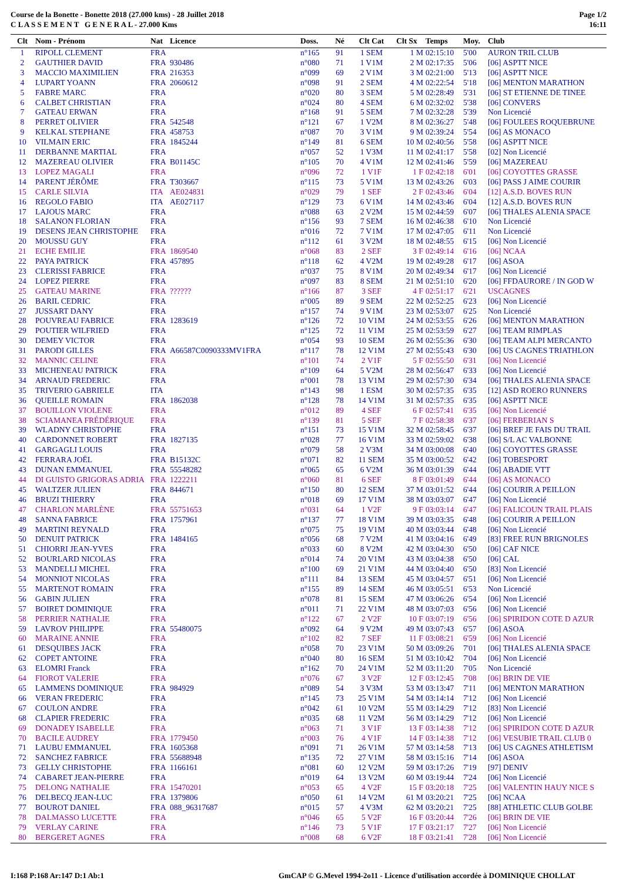Course de la Bonette - Bonette 2018 (27.000 kms) - 28 Juillet 2018
C L A S S E M E N T G E N E R A L - 27.000 Kms
Page 1/2
16:11
| Clt | Nom - Prénom | Nat | Licence | Doss. | Né | Clt Cat | Clt Sx | Temps | Moy. | Club |
| --- | --- | --- | --- | --- | --- | --- | --- | --- | --- | --- |
| 1 | RIPOLL CLEMENT | FRA | | n°165 | 91 | 1 SEM | 1 M | 02:15:10 | 5'00 | AURON TRIL CLUB |
| 2 | GAUTHIER DAVID | FRA | 930486 | n°080 | 71 | 1 V1M | 2 M | 02:17:35 | 5'06 | [06] ASPTT NICE |
| 3 | MACCIO MAXIMILIEN | FRA | 216353 | n°099 | 69 | 2 V1M | 3 M | 02:21:00 | 5'13 | [06] ASPTT NICE |
| 4 | LUPART YOANN | FRA | 2060612 | n°098 | 91 | 2 SEM | 4 M | 02:22:54 | 5'18 | [06] MENTON MARATHON |
| 5 | FABRE MARC | FRA | | n°020 | 80 | 3 SEM | 5 M | 02:28:49 | 5'31 | [06] ST ETIENNE DE TINEE |
| 6 | CALBET CHRISTIAN | FRA | | n°024 | 80 | 4 SEM | 6 M | 02:32:02 | 5'38 | [06] CONVERS |
| 7 | GATEAU ERWAN | FRA | | n°168 | 91 | 5 SEM | 7 M | 02:32:28 | 5'39 | Non Licencié |
| 8 | PERRET OLIVIER | FRA | 542548 | n°121 | 67 | 1 V2M | 8 M | 02:36:27 | 5'48 | [06] FOULEES ROQUEBRUNE |
| 9 | KELKAL STEPHANE | FRA | 458753 | n°087 | 70 | 3 V1M | 9 M | 02:39:24 | 5'54 | [06] AS MONACO |
| 10 | VILMAIN ERIC | FRA | 1845244 | n°149 | 81 | 6 SEM | 10 M | 02:40:56 | 5'58 | [06] ASPTT NICE |
| 11 | DERBANNE MARTIAL | FRA | | n°057 | 52 | 1 V3M | 11 M | 02:41:17 | 5'58 | [02] Non Licencié |
| 12 | MAZEREAU OLIVIER | FRA | B01145C | n°105 | 70 | 4 V1M | 12 M | 02:41:46 | 5'59 | [06] MAZEREAU |
| 13 | LOPEZ MAGALI | FRA | | n°096 | 72 | 1 V1F | 1 F | 02:42:18 | 6'01 | [06] COYOTTES GRASSE |
| 14 | PARENT JÉRÔME | FRA | T303667 | n°115 | 73 | 5 V1M | 13 M | 02:43:26 | 6'03 | [06] PASS J AIME COURIR |
| 15 | CARLE SILVIA | ITA | AE024831 | n°029 | 79 | 1 SEF | 2 F | 02:43:46 | 6'04 | [12] A.S.D. BOVES RUN |
| 16 | REGOLO FABIO | ITA | AE027117 | n°129 | 73 | 6 V1M | 14 M | 02:43:46 | 6'04 | [12] A.S.D. BOVES RUN |
| 17 | LAJOUS MARC | FRA | | n°088 | 63 | 2 V2M | 15 M | 02:44:59 | 6'07 | [06] THALES ALENIA SPACE |
| 18 | SALANON FLORIAN | FRA | | n°156 | 93 | 7 SEM | 16 M | 02:46:38 | 6'10 | Non Licencié |
| 19 | DESENS JEAN CHRISTOPHE | FRA | | n°016 | 72 | 7 V1M | 17 M | 02:47:05 | 6'11 | Non Licencié |
| 20 | MOUSSU GUY | FRA | | n°112 | 61 | 3 V2M | 18 M | 02:48:55 | 6'15 | [06] Non Licencié |
| 21 | ECHE EMILIE | FRA | 1869540 | n°068 | 83 | 2 SEF | 3 F | 02:49:14 | 6'16 | [06] NCAA |
| 22 | PAYA PATRICK | FRA | 457895 | n°118 | 62 | 4 V2M | 19 M | 02:49:28 | 6'17 | [06] ASOA |
| 23 | CLERISSI FABRICE | FRA | | n°037 | 75 | 8 V1M | 20 M | 02:49:34 | 6'17 | [06] Non Licencié |
| 24 | LOPEZ PIERRE | FRA | | n°097 | 83 | 8 SEM | 21 M | 02:51:10 | 6'20 | [06] FFDAURORE / IN GOD W |
| 25 | GATEAU MARINE | FRA | ?????? | n°166 | 87 | 3 SEF | 4 F | 02:51:17 | 6'21 | USCAGNES |
| 26 | BARIL CEDRIC | FRA | | n°005 | 89 | 9 SEM | 22 M | 02:52:25 | 6'23 | [06] Non Licencié |
| 27 | JUSSART DANY | FRA | | n°157 | 74 | 9 V1M | 23 M | 02:53:07 | 6'25 | Non Licencié |
| 28 | POUVREAU FABRICE | FRA | 1283619 | n°126 | 72 | 10 V1M | 24 M | 02:53:55 | 6'26 | [06] MENTON MARATHON |
| 29 | POUTIER WILFRIED | FRA | | n°125 | 72 | 11 V1M | 25 M | 02:53:59 | 6'27 | [06] TEAM RIMPLAS |
| 30 | DEMEY VICTOR | FRA | | n°054 | 93 | 10 SEM | 26 M | 02:55:36 | 6'30 | [06] TEAM ALPI MERCANTO |
| 31 | PARODI GILLES | FRA | A66587C0090333MV1FRA | n°117 | 78 | 12 V1M | 27 M | 02:55:43 | 6'30 | [06] US CAGNES TRIATHLON |
| 32 | MANNIC CELINE | FRA | | n°101 | 74 | 2 V1F | 5 F | 02:55:50 | 6'31 | [06] Non Licencié |
| 33 | MICHENEAU PATRICK | FRA | | n°109 | 64 | 5 V2M | 28 M | 02:56:47 | 6'33 | [06] Non Licencié |
| 34 | ARNAUD FREDERIC | FRA | | n°001 | 78 | 13 V1M | 29 M | 02:57:30 | 6'34 | [06] THALES ALENIA SPACE |
| 35 | TRIVERIO GABRIELE | ITA | | n°143 | 98 | 1 ESM | 30 M | 02:57:35 | 6'35 | [12] ASD ROERO RUNNERS |
| 36 | QUEILLE ROMAIN | FRA | 1862038 | n°128 | 78 | 14 V1M | 31 M | 02:57:35 | 6'35 | [06] ASPTT NICE |
| 37 | BOUILLON VIOLENE | FRA | | n°012 | 89 | 4 SEF | 6 F | 02:57:41 | 6'35 | [06] Non Licencié |
| 38 | SCIAMANEA FRÉDÉRIQUE | FRA | | n°139 | 81 | 5 SEF | 7 F | 02:58:38 | 6'37 | [06] FERBERIAN S |
| 39 | WLADNY CHRISTOPHE | FRA | | n°151 | 73 | 15 V1M | 32 M | 02:58:45 | 6'37 | [06] BREF JE FAIS DU TRAIL |
| 40 | CARDONNET ROBERT | FRA | 1827135 | n°028 | 77 | 16 V1M | 33 M | 02:59:02 | 6'38 | [06] S/L AC VALBONNE |
| 41 | GARGAGLI LOUIS | FRA | | n°079 | 58 | 2 V3M | 34 M | 03:00:08 | 6'40 | [06] COYOTTES GRASSE |
| 42 | FERRARA JOËL | FRA | B15132C | n°071 | 82 | 11 SEM | 35 M | 03:00:52 | 6'42 | [06] TOBESPORT |
| 43 | DUNAN EMMANUEL | FRA | 55548282 | n°065 | 65 | 6 V2M | 36 M | 03:01:39 | 6'44 | [06] ABADIE VTT |
| 44 | DI GUISTO GRIGORAS ADRIA | FRA | 1222211 | n°060 | 81 | 6 SEF | 8 F | 03:01:49 | 6'44 | [06] AS MONACO |
| 45 | WALTZER JULIEN | FRA | 844671 | n°150 | 80 | 12 SEM | 37 M | 03:01:52 | 6'44 | [06] COURIR A PEILLON |
| 46 | BRUZI THIERRY | FRA | | n°018 | 69 | 17 V1M | 38 M | 03:03:07 | 6'47 | [06] Non Licencié |
| 47 | CHARLON MARLÈNE | FRA | 55751653 | n°031 | 64 | 1 V2F | 9 F | 03:03:14 | 6'47 | [06] FALICOUN TRAIL PLAIS |
| 48 | SANNA FABRICE | FRA | 1757961 | n°137 | 77 | 18 V1M | 39 M | 03:03:35 | 6'48 | [06] COURIR A PEILLON |
| 49 | MARTINI REYNALD | FRA | | n°075 | 75 | 19 V1M | 40 M | 03:03:44 | 6'48 | [06] Non Licencié |
| 50 | DENUIT PATRICK | FRA | 1484165 | n°056 | 68 | 7 V2M | 41 M | 03:04:16 | 6'49 | [83] FREE RUN BRIGNOLES |
| 51 | CHIORRI JEAN-YVES | FRA | | n°033 | 60 | 8 V2M | 42 M | 03:04:30 | 6'50 | [06] CAF NICE |
| 52 | BOURLARD NICOLAS | FRA | | n°014 | 74 | 20 V1M | 43 M | 03:04:38 | 6'50 | [06] CAL |
| 53 | MANDELLI MICHEL | FRA | | n°100 | 69 | 21 V1M | 44 M | 03:04:40 | 6'50 | [83] Non Licencié |
| 54 | MONNIOT NICOLAS | FRA | | n°111 | 84 | 13 SEM | 45 M | 03:04:57 | 6'51 | [06] Non Licencié |
| 55 | MARTENOT ROMAIN | FRA | | n°155 | 89 | 14 SEM | 46 M | 03:05:51 | 6'53 | Non Licencié |
| 56 | GABIN JULIEN | FRA | | n°078 | 81 | 15 SEM | 47 M | 03:06:26 | 6'54 | [06] Non Licencié |
| 57 | BOIRET DOMINIQUE | FRA | | n°011 | 71 | 22 V1M | 48 M | 03:07:03 | 6'56 | [06] Non Licencié |
| 58 | PERRIER NATHALIE | FRA | | n°122 | 67 | 2 V2F | 10 F | 03:07:19 | 6'56 | [06] SPIRIDON COTE D AZUR |
| 59 | LAVROV PHILIPPE | FRA | 55480075 | n°092 | 64 | 9 V2M | 49 M | 03:07:43 | 6'57 | [06] ASOA |
| 60 | MARAINE ANNIE | FRA | | n°102 | 82 | 7 SEF | 11 F | 03:08:21 | 6'59 | [06] Non Licencié |
| 61 | DESQUIBES JACK | FRA | | n°058 | 70 | 23 V1M | 50 M | 03:09:26 | 7'01 | [06] THALES ALENIA SPACE |
| 62 | COPET ANTOINE | FRA | | n°040 | 80 | 16 SEM | 51 M | 03:10:42 | 7'04 | [06] Non Licencié |
| 63 | ELOMRI Franck | FRA | | n°162 | 70 | 24 V1M | 52 M | 03:11:20 | 7'05 | Non Licencié |
| 64 | FIOROT VALERIE | FRA | | n°076 | 67 | 3 V2F | 12 F | 03:12:45 | 7'08 | [06] BRIN DE VIE |
| 65 | LAMMENS DOMINIQUE | FRA | 984929 | n°089 | 54 | 3 V3M | 53 M | 03:13:47 | 7'11 | [06] MENTON MARATHON |
| 66 | VERAN FREDERIC | FRA | | n°145 | 73 | 25 V1M | 54 M | 03:14:14 | 7'12 | [06] Non Licencié |
| 67 | COULON ANDRE | FRA | | n°042 | 61 | 10 V2M | 55 M | 03:14:29 | 7'12 | [83] Non Licencié |
| 68 | CLAPIER FREDERIC | FRA | | n°035 | 68 | 11 V2M | 56 M | 03:14:29 | 7'12 | [06] Non Licencié |
| 69 | DONADEY ISABELLE | FRA | | n°063 | 71 | 3 V1F | 13 F | 03:14:38 | 7'12 | [06] SPIRIDON COTE D AZUR |
| 70 | BACILE AUDREY | FRA | 1779450 | n°003 | 76 | 4 V1F | 14 F | 03:14:38 | 7'12 | [06] VESUBIE TRAIL CLUB 0 |
| 71 | LAUBU EMMANUEL | FRA | 1605368 | n°091 | 71 | 26 V1M | 57 M | 03:14:58 | 7'13 | [06] US CAGNES ATHLETISM |
| 72 | SANCHEZ FABRICE | FRA | 55688948 | n°135 | 72 | 27 V1M | 58 M | 03:15:16 | 7'14 | [06] ASOA |
| 73 | GELLY CHRISTOPHE | FRA | 1166161 | n°081 | 60 | 12 V2M | 59 M | 03:17:26 | 7'19 | [97] DENIV |
| 74 | CABARET JEAN-PIERRE | FRA | | n°019 | 64 | 13 V2M | 60 M | 03:19:44 | 7'24 | [06] Non Licencié |
| 75 | DELONG NATHALIE | FRA | 15470201 | n°053 | 65 | 4 V2F | 15 F | 03:20:18 | 7'25 | [06] VALENTIN HAUY NICE S |
| 76 | DELBECQ JEAN-LUC | FRA | 1379806 | n°050 | 61 | 14 V2M | 61 M | 03:20:21 | 7'25 | [06] NCAA |
| 77 | BOUROT DANIEL | FRA | 088_96317687 | n°015 | 57 | 4 V3M | 62 M | 03:20:21 | 7'25 | [88] ATHLETIC CLUB GOLBE |
| 78 | DALMASSO LUCETTE | FRA | | n°046 | 65 | 5 V2F | 16 F | 03:20:44 | 7'26 | [06] BRIN DE VIE |
| 79 | VERLAY CARINE | FRA | | n°146 | 73 | 5 V1F | 17 F | 03:21:17 | 7'27 | [06] Non Licencié |
| 80 | BERGERET AGNES | FRA | | n°008 | 68 | 6 V2F | 18 F | 03:21:41 | 7'28 | [06] Non Licencié |
I:168 P:168 Ar:147 D:1 Ab:1 GmCAP © G.Mevel 1994-2o11 - Licence d'utilisation accordée à DOMINIQUE CHOLLAT